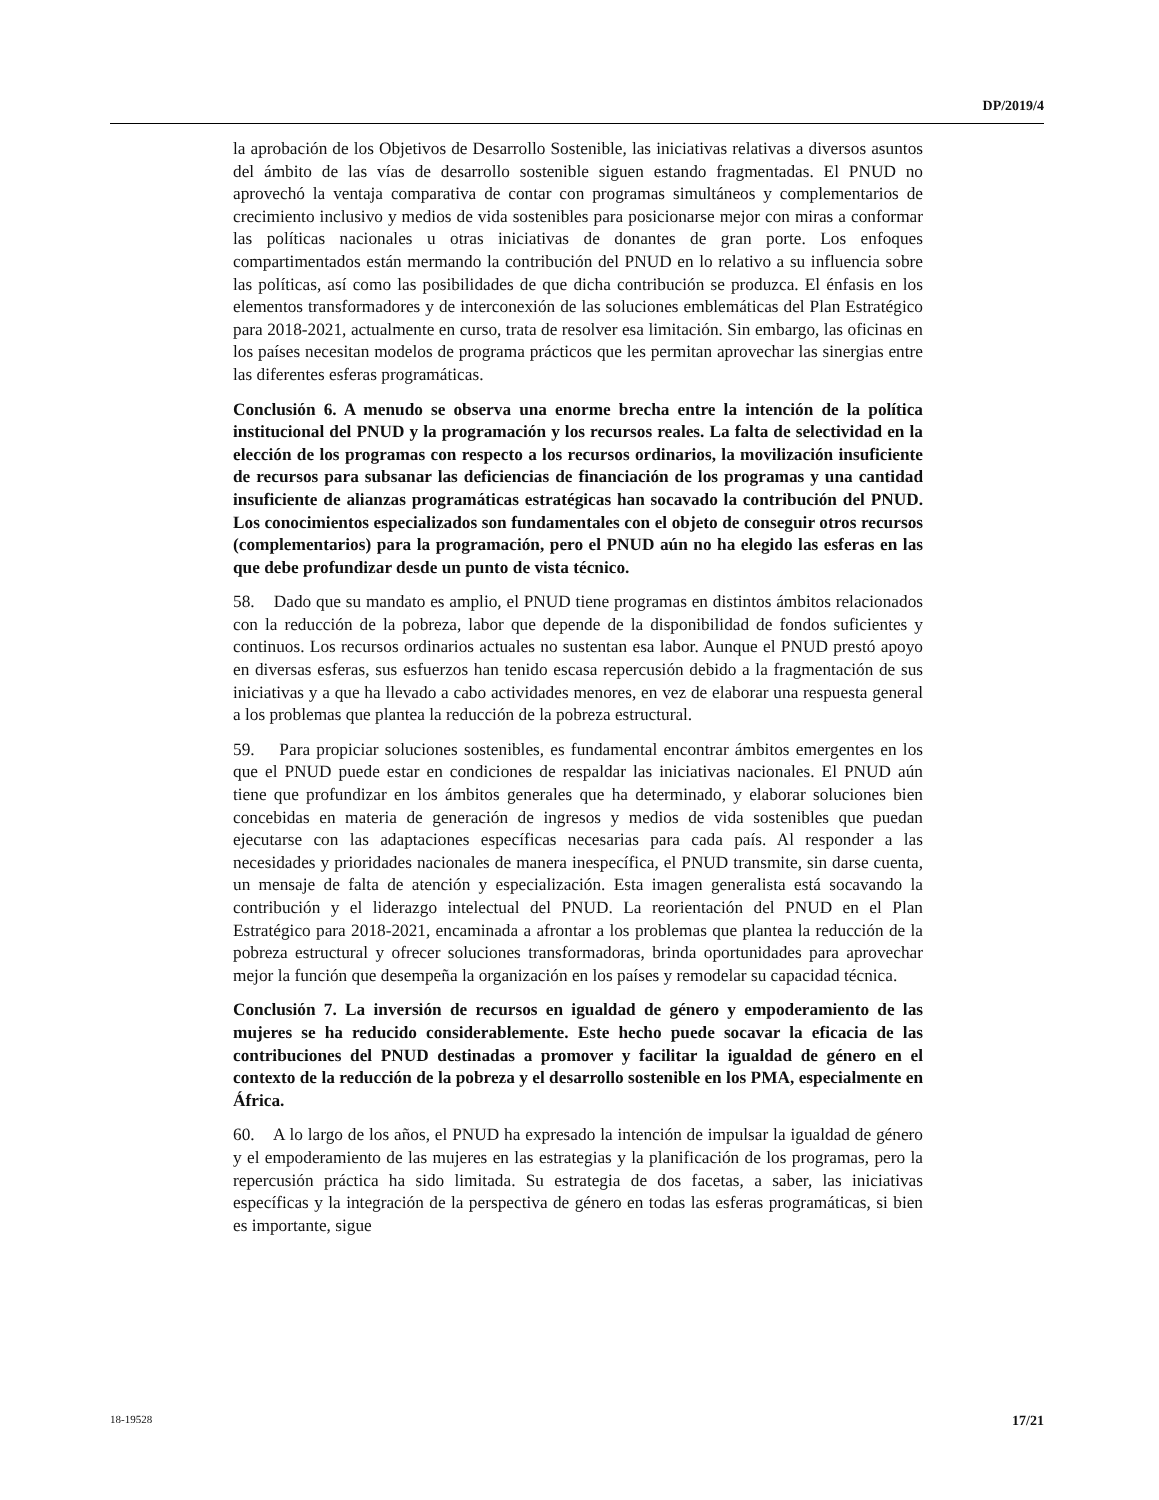DP/2019/4
la aprobación de los Objetivos de Desarrollo Sostenible, las iniciativas relativas a diversos asuntos del ámbito de las vías de desarrollo sostenible siguen estando fragmentadas. El PNUD no aprovechó la ventaja comparativa de contar con programas simultáneos y complementarios de crecimiento inclusivo y medios de vida sostenibles para posicionarse mejor con miras a conformar las políticas nacionales u otras iniciativas de donantes de gran porte. Los enfoques compartimentados están mermando la contribución del PNUD en lo relativo a su influencia sobre las políticas, así como las posibilidades de que dicha contribución se produzca. El énfasis en los elementos transformadores y de interconexión de las soluciones emblemáticas del Plan Estratégico para 2018-2021, actualmente en curso, trata de resolver esa limitación. Sin embargo, las oficinas en los países necesitan modelos de programa prácticos que les permitan aprovechar las sinergias entre las diferentes esferas programáticas.
Conclusión 6. A menudo se observa una enorme brecha entre la intención de la política institucional del PNUD y la programación y los recursos reales. La falta de selectividad en la elección de los programas con respecto a los recursos ordinarios, la movilización insuficiente de recursos para subsanar las deficiencias de financiación de los programas y una cantidad insuficiente de alianzas programáticas estratégicas han socavado la contribución del PNUD. Los conocimientos especializados son fundamentales con el objeto de conseguir otros recursos (complementarios) para la programación, pero el PNUD aún no ha elegido las esferas en las que debe profundizar desde un punto de vista técnico.
58. Dado que su mandato es amplio, el PNUD tiene programas en distintos ámbitos relacionados con la reducción de la pobreza, labor que depende de la disponibilidad de fondos suficientes y continuos. Los recursos ordinarios actuales no sustentan esa labor. Aunque el PNUD prestó apoyo en diversas esferas, sus esfuerzos han tenido escasa repercusión debido a la fragmentación de sus iniciativas y a que ha llevado a cabo actividades menores, en vez de elaborar una respuesta general a los problemas que plantea la reducción de la pobreza estructural.
59. Para propiciar soluciones sostenibles, es fundamental encontrar ámbitos emergentes en los que el PNUD puede estar en condiciones de respaldar las iniciativas nacionales. El PNUD aún tiene que profundizar en los ámbitos generales que ha determinado, y elaborar soluciones bien concebidas en materia de generación de ingresos y medios de vida sostenibles que puedan ejecutarse con las adaptaciones específicas necesarias para cada país. Al responder a las necesidades y prioridades nacionales de manera inespecífica, el PNUD transmite, sin darse cuenta, un mensaje de falta de atención y especialización. Esta imagen generalista está socavando la contribución y el liderazgo intelectual del PNUD. La reorientación del PNUD en el Plan Estratégico para 2018-2021, encaminada a afrontar a los problemas que plantea la reducción de la pobreza estructural y ofrecer soluciones transformadoras, brinda oportunidades para aprovechar mejor la función que desempeña la organización en los países y remodelar su capacidad técnica.
Conclusión 7. La inversión de recursos en igualdad de género y empoderamiento de las mujeres se ha reducido considerablemente. Este hecho puede socavar la eficacia de las contribuciones del PNUD destinadas a promover y facilitar la igualdad de género en el contexto de la reducción de la pobreza y el desarrollo sostenible en los PMA, especialmente en África.
60. A lo largo de los años, el PNUD ha expresado la intención de impulsar la igualdad de género y el empoderamiento de las mujeres en las estrategias y la planificación de los programas, pero la repercusión práctica ha sido limitada. Su estrategia de dos facetas, a saber, las iniciativas específicas y la integración de la perspectiva de género en todas las esferas programáticas, si bien es importante, sigue
18-19528 17/21